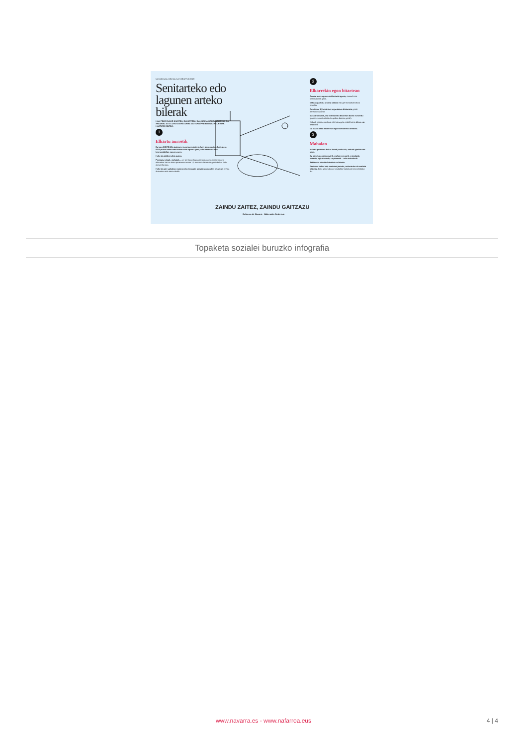koronabirusa.nafarroa.eus / ABUZTUA 2020
Senitarteko edo lagunen arteko bilerak
HAU POZA ELKAR IKUSTEA, ELKARTZEA! BAI, BAINA GARRANTZITSUA DA ARDURAZ ETA COVID-19ARI AURRE EGITEKO PREBENTZIO-NEURRIAK HARTUTA EGITEA.
1
Elkartu aurretik
Ez joan COVID-19a izatearen susmoa eragiten duen sintomarik edukiz gero, PCR proba baten emaitzaren zain egonez gero, edo bakartuta edo berrogeialdian egonez gero.
Hobe da taldea txikia izatea.
Pentsatu tokiak, mahaiak... zer pertsona-kopurutarako aukera ematen duen, elkarrekin bizi ez diren pertsonen artean 1,5 metroko distantzia gorde behar dela aintzat hartuta.
Hobe da aire zabalean egitea edo etengabe aireztatuta dauden lekuetan, leihoa dutenetan edo atea zabalik.
2
Elkarrekin egon bitartean
Aurrez aurre egotea saihestuta agurtu, musurik eta besarkadarik gabe.
Eskuak garbitu ura eta xaboia edo gel hidroalkoholikoa erabilita.
Gutxienez 1,5 metroko segurtasun-distantzia gorde pertsonen artean.
Maskara erabili, eta kontsumitu bitartean baino ez kendu (paperezko edo oihalezko poltsa batean gorde).
Eskuak garbitu maskara edo bainugela erabili baino lehen eta ondoren.
Ez luzatu asko elkarrekin egon beharreko denbora.
3
Mahaian
Mahaia pertsona bakar batek jarriko du, eskuak garbitu eta gero.
Ez partekatu edalontzirik, mahai-tresnarik, entsalada-ontzirik, ogi-otarrerik, ur-pitxerrik... edo mokadurik
Jakiak eta edariak bakarka zerbitzatu.
Pertsona bakar bat, maskara jantzita, arduratuko da mahaia biltzeaz. Edo, gainerakoan, bazkaltiar bakoitzak berea bilduko du.
ZAINDU ZAITEZ, ZAINDU GAITZAZU
Gobierno de Navarra Nafarroako Gobernua
Topaketa sozialei buruzko infografia
www.navarra.es - www.nafarroa.eus 4 | 4